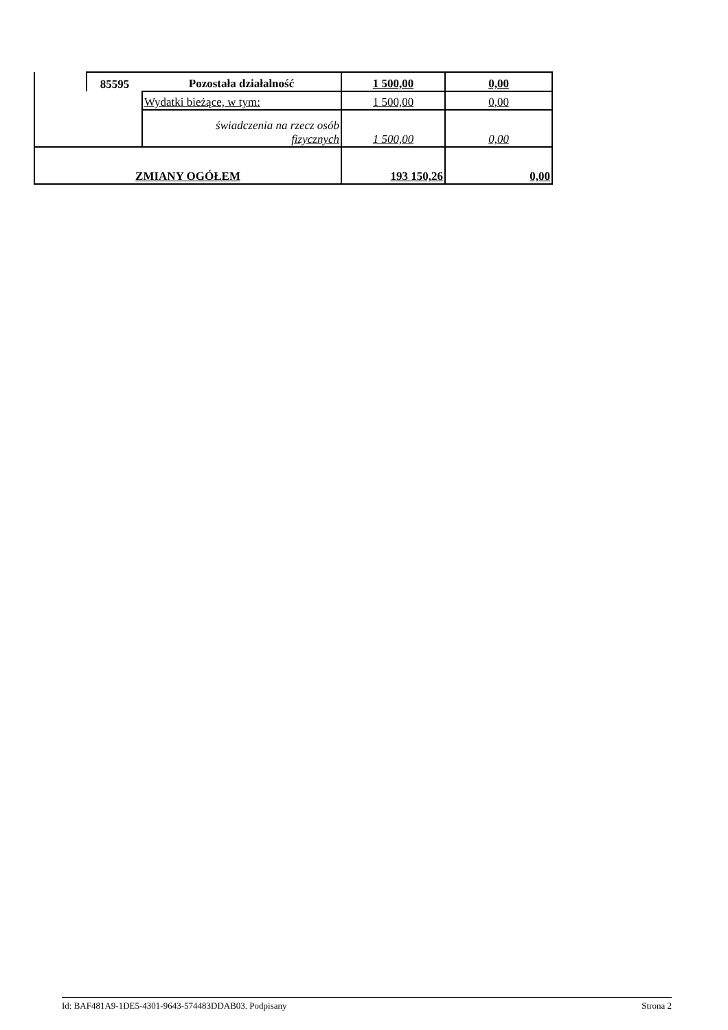| | 85595 | Pozostała działalność | 1 500,00 | 0,00 |
| | | Wydatki bieżące, w tym: | 1 500,00 | 0,00 |
| | | świadczenia na rzecz osób fizycznych | 1 500,00 | 0,00 |
| ZMIANY OGÓŁEM | | | 193 150,26 | 0,00 |
Id: BAF481A9-1DE5-4301-9643-574483DDAB03. Podpisany Strona 2